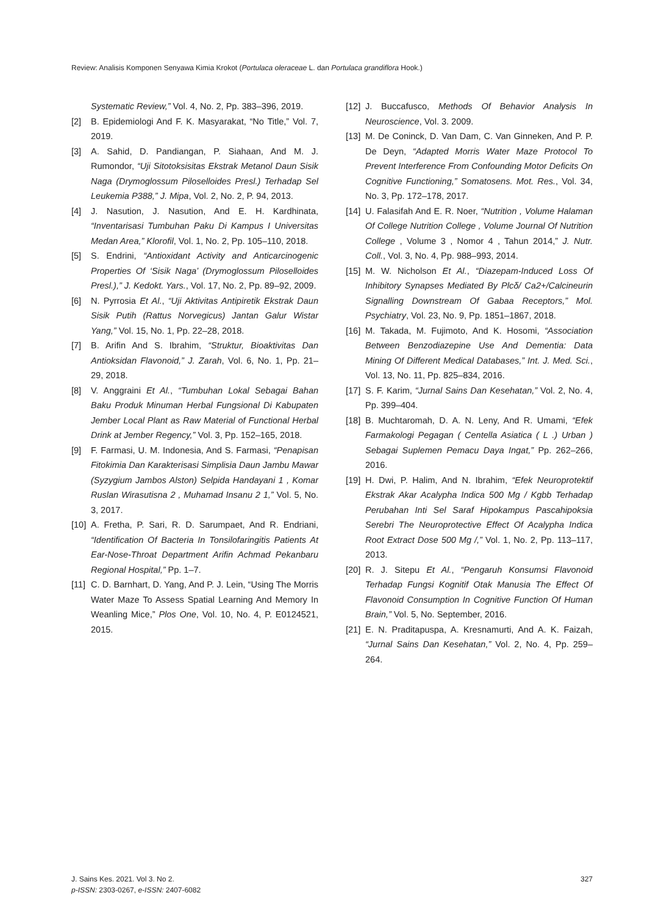Review: Analisis Komponen Senyawa Kimia Krokot (Portulaca oleraceae L. dan Portulaca grandiflora Hook.)
Systematic Review,” Vol. 4, No. 2, Pp. 383–396, 2019.
[2] B. Epidemiologi And F. K. Masyarakat, “No Title,” Vol. 7, 2019.
[3] A. Sahid, D. Pandiangan, P. Siahaan, And M. J. Rumondor, “Uji Sitotoksisitas Ekstrak Metanol Daun Sisik Naga (Drymoglossum Piloselloides Presl.) Terhadap Sel Leukemia P388,” J. Mipa, Vol. 2, No. 2, P. 94, 2013.
[4] J. Nasution, J. Nasution, And E. H. Kardhinata, “Inventarisasi Tumbuhan Paku Di Kampus I Universitas Medan Area,” Klorofil, Vol. 1, No. 2, Pp. 105–110, 2018.
[5] S. Endrini, “Antioxidant Activity and Anticarcinogenic Properties Of ‘Sisik Naga’ (Drymoglossum Piloselloides Presl.),” J. Kedokt. Yars., Vol. 17, No. 2, Pp. 89–92, 2009.
[6] N. Pyrrosia Et Al., “Uji Aktivitas Antipiretik Ekstrak Daun Sisik Putih (Rattus Norvegicus) Jantan Galur Wistar Yang,” Vol. 15, No. 1, Pp. 22–28, 2018.
[7] B. Arifin And S. Ibrahim, “Struktur, Bioaktivitas Dan Antioksidan Flavonoid,” J. Zarah, Vol. 6, No. 1, Pp. 21–29, 2018.
[8] V. Anggraini Et Al., “Tumbuhan Lokal Sebagai Bahan Baku Produk Minuman Herbal Fungsional Di Kabupaten Jember Local Plant as Raw Material of Functional Herbal Drink at Jember Regency,” Vol. 3, Pp. 152–165, 2018.
[9] F. Farmasi, U. M. Indonesia, And S. Farmasi, “Penapisan Fitokimia Dan Karakterisasi Simplisia Daun Jambu Mawar (Syzygium Jambos Alston) Selpida Handayani 1 , Komar Ruslan Wirasutisna 2 , Muhamad Insanu 2 1,” Vol. 5, No. 3, 2017.
[10] A. Fretha, P. Sari, R. D. Sarumpaet, And R. Endriani, “Identification Of Bacteria In Tonsilofaringitis Patients At Ear-Nose-Throat Department Arifin Achmad Pekanbaru Regional Hospital,” Pp. 1–7.
[11] C. D. Barnhart, D. Yang, And P. J. Lein, “Using The Morris Water Maze To Assess Spatial Learning And Memory In Weanling Mice,” Plos One, Vol. 10, No. 4, P. E0124521, 2015.
[12] J. Buccafusco, Methods Of Behavior Analysis In Neuroscience, Vol. 3. 2009.
[13] M. De Coninck, D. Van Dam, C. Van Ginneken, And P. P. De Deyn, “Adapted Morris Water Maze Protocol To Prevent Interference From Confounding Motor Deficits On Cognitive Functioning,” Somatosens. Mot. Res., Vol. 34, No. 3, Pp. 172–178, 2017.
[14] U. Falasifah And E. R. Noer, “Nutrition , Volume Halaman Of College Nutrition College , Volume Journal Of Nutrition College , Volume 3 , Nomor 4 , Tahun 2014,” J. Nutr. Coll., Vol. 3, No. 4, Pp. 988–993, 2014.
[15] M. W. Nicholson Et Al., “Diazepam-Induced Loss Of Inhibitory Synapses Mediated By Plcδ/ Ca2+/Calcineurin Signalling Downstream Of Gabaa Receptors,” Mol. Psychiatry, Vol. 23, No. 9, Pp. 1851–1867, 2018.
[16] M. Takada, M. Fujimoto, And K. Hosomi, “Association Between Benzodiazepine Use And Dementia: Data Mining Of Different Medical Databases,” Int. J. Med. Sci., Vol. 13, No. 11, Pp. 825–834, 2016.
[17] S. F. Karim, “Jurnal Sains Dan Kesehatan,” Vol. 2, No. 4, Pp. 399–404.
[18] B. Muchtaromah, D. A. N. Leny, And R. Umami, “Efek Farmakologi Pegagan ( Centella Asiatica ( L .) Urban ) Sebagai Suplemen Pemacu Daya Ingat,” Pp. 262–266, 2016.
[19] H. Dwi, P. Halim, And N. Ibrahim, “Efek Neuroprotektif Ekstrak Akar Acalypha Indica 500 Mg / Kgbb Terhadap Perubahan Inti Sel Saraf Hipokampus Pascahipoksia Serebri The Neuroprotective Effect Of Acalypha Indica Root Extract Dose 500 Mg /,” Vol. 1, No. 2, Pp. 113–117, 2013.
[20] R. J. Sitepu Et Al., “Pengaruh Konsumsi Flavonoid Terhadap Fungsi Kognitif Otak Manusia The Effect Of Flavonoid Consumption In Cognitive Function Of Human Brain,” Vol. 5, No. September, 2016.
[21] E. N. Praditapuspa, A. Kresnamurti, And A. K. Faizah, “Jurnal Sains Dan Kesehatan,” Vol. 2, No. 4, Pp. 259–264.
327 J. Sains Kes. 2021. Vol 3. No 2.
p-ISSN: 2303-0267, e-ISSN: 2407-6082